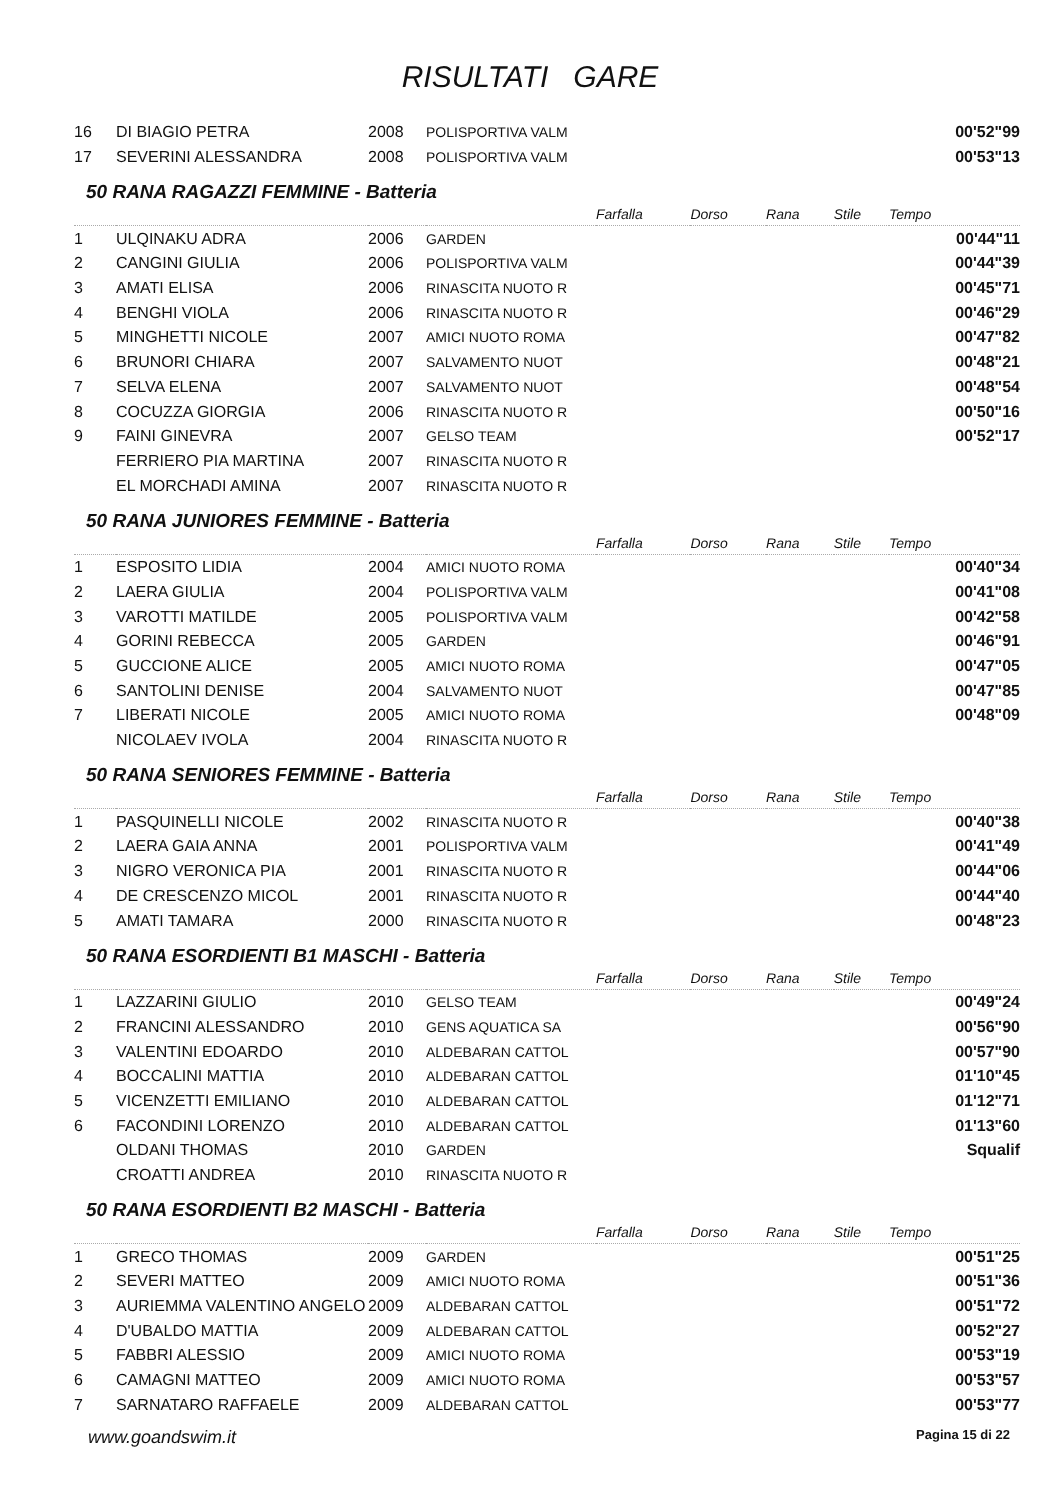RISULTATI GARE
| 16 | DI BIAGIO PETRA | 2008 | POLISPORTIVA VALM | | | | | 00'52"99 |
| 17 | SEVERINI ALESSANDRA | 2008 | POLISPORTIVA VALM | | | | | 00'53"13 |
| 50 RANA RAGAZZI FEMMINE - Batteria | | | | | | | | |
| | | | | Farfalla | Dorso | Rana | Stile | Tempo |
| 1 | ULQINAKU ADRA | 2006 | GARDEN | | | | | 00'44"11 |
| 2 | CANGINI GIULIA | 2006 | POLISPORTIVA VALM | | | | | 00'44"39 |
| 3 | AMATI ELISA | 2006 | RINASCITA NUOTO R | | | | | 00'45"71 |
| 4 | BENGHI VIOLA | 2006 | RINASCITA NUOTO R | | | | | 00'46"29 |
| 5 | MINGHETTI NICOLE | 2007 | AMICI NUOTO ROMA | | | | | 00'47"82 |
| 6 | BRUNORI CHIARA | 2007 | SALVAMENTO NUOT | | | | | 00'48"21 |
| 7 | SELVA ELENA | 2007 | SALVAMENTO NUOT | | | | | 00'48"54 |
| 8 | COCUZZA GIORGIA | 2006 | RINASCITA NUOTO R | | | | | 00'50"16 |
| 9 | FAINI GINEVRA | 2007 | GELSO TEAM | | | | | 00'52"17 |
| | FERRIERO PIA MARTINA | 2007 | RINASCITA NUOTO R | | | | | |
| | EL MORCHADI AMINA | 2007 | RINASCITA NUOTO R | | | | | |
| 50 RANA JUNIORES FEMMINE - Batteria | | | | | | | | |
| | | | | Farfalla | Dorso | Rana | Stile | Tempo |
| 1 | ESPOSITO LIDIA | 2004 | AMICI NUOTO ROMA | | | | | 00'40"34 |
| 2 | LAERA GIULIA | 2004 | POLISPORTIVA VALM | | | | | 00'41"08 |
| 3 | VAROTTI MATILDE | 2005 | POLISPORTIVA VALM | | | | | 00'42"58 |
| 4 | GORINI REBECCA | 2005 | GARDEN | | | | | 00'46"91 |
| 5 | GUCCIONE ALICE | 2005 | AMICI NUOTO ROMA | | | | | 00'47"05 |
| 6 | SANTOLINI DENISE | 2004 | SALVAMENTO NUOT | | | | | 00'47"85 |
| 7 | LIBERATI NICOLE | 2005 | AMICI NUOTO ROMA | | | | | 00'48"09 |
| | NICOLAEV IVOLA | 2004 | RINASCITA NUOTO R | | | | | |
| 50 RANA SENIORES FEMMINE - Batteria | | | | | | | | |
| | | | | Farfalla | Dorso | Rana | Stile | Tempo |
| 1 | PASQUINELLI NICOLE | 2002 | RINASCITA NUOTO R | | | | | 00'40"38 |
| 2 | LAERA GAIA ANNA | 2001 | POLISPORTIVA VALM | | | | | 00'41"49 |
| 3 | NIGRO VERONICA PIA | 2001 | RINASCITA NUOTO R | | | | | 00'44"06 |
| 4 | DE CRESCENZO MICOL | 2001 | RINASCITA NUOTO R | | | | | 00'44"40 |
| 5 | AMATI TAMARA | 2000 | RINASCITA NUOTO R | | | | | 00'48"23 |
| 50 RANA ESORDIENTI B1 MASCHI - Batteria | | | | | | | | |
| | | | | Farfalla | Dorso | Rana | Stile | Tempo |
| 1 | LAZZARINI GIULIO | 2010 | GELSO TEAM | | | | | 00'49"24 |
| 2 | FRANCINI ALESSANDRO | 2010 | GENS AQUATICA SA | | | | | 00'56"90 |
| 3 | VALENTINI EDOARDO | 2010 | ALDEBARAN CATTOL | | | | | 00'57"90 |
| 4 | BOCCALINI MATTIA | 2010 | ALDEBARAN CATTOL | | | | | 01'10"45 |
| 5 | VICENZETTI EMILIANO | 2010 | ALDEBARAN CATTOL | | | | | 01'12"71 |
| 6 | FACONDINI LORENZO | 2010 | ALDEBARAN CATTOL | | | | | 01'13"60 |
| | OLDANI THOMAS | 2010 | GARDEN | | | | | Squalif |
| | CROATTI ANDREA | 2010 | RINASCITA NUOTO R | | | | | |
| 50 RANA ESORDIENTI B2 MASCHI - Batteria | | | | | | | | |
| | | | | Farfalla | Dorso | Rana | Stile | Tempo |
| 1 | GRECO THOMAS | 2009 | GARDEN | | | | | 00'51"25 |
| 2 | SEVERI MATTEO | 2009 | AMICI NUOTO ROMA | | | | | 00'51"36 |
| 3 | AURIEMMA VALENTINO ANGELO | 2009 | ALDEBARAN CATTOL | | | | | 00'51"72 |
| 4 | D'UBALDO MATTIA | 2009 | ALDEBARAN CATTOL | | | | | 00'52"27 |
| 5 | FABBRI ALESSIO | 2009 | AMICI NUOTO ROMA | | | | | 00'53"19 |
| 6 | CAMAGNI MATTEO | 2009 | AMICI NUOTO ROMA | | | | | 00'53"57 |
| 7 | SARNATARO RAFFAELE | 2009 | ALDEBARAN CATTOL | | | | | 00'53"77 |
www.goandswim.it Pagina 15 di 22